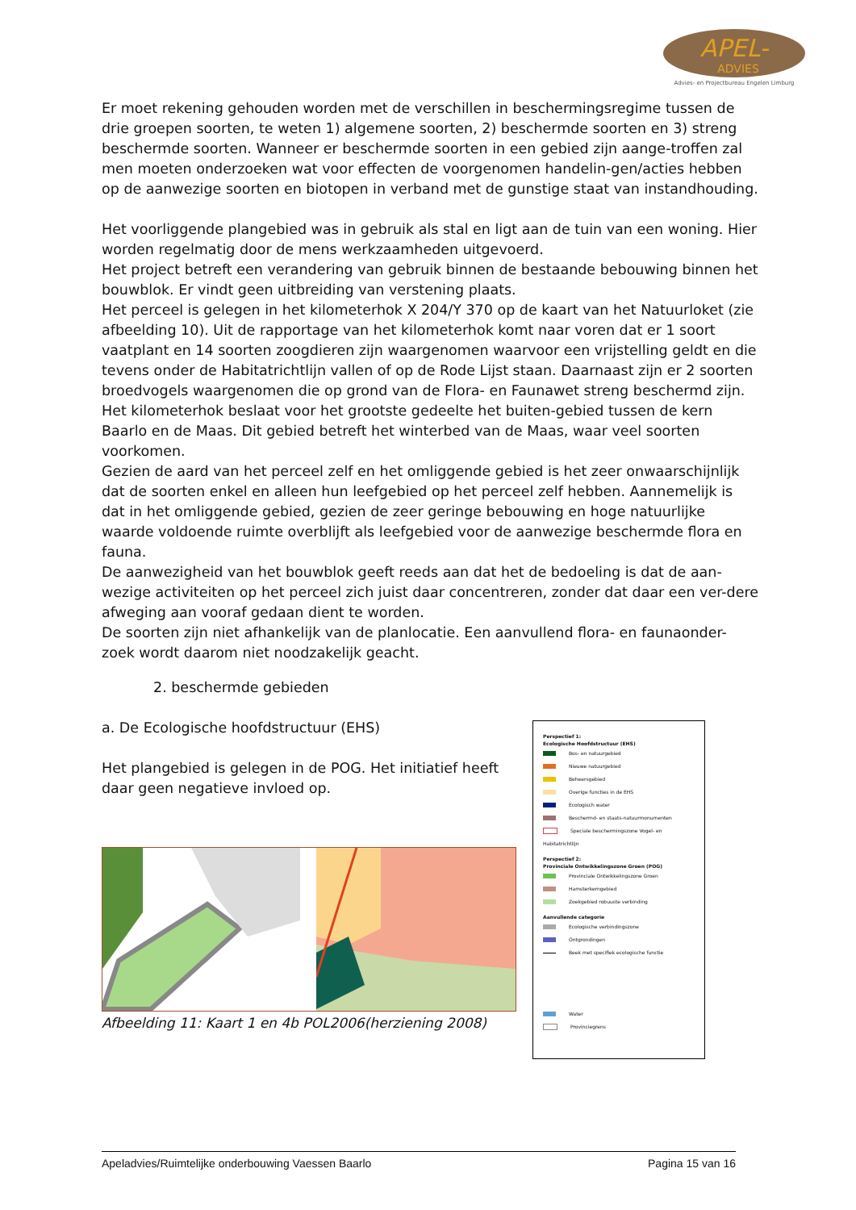APEL-
ADVIES
Advies- en Projectbureau Engelen Limburg
Er moet rekening gehouden worden met de verschillen in beschermingsregime tussen de drie groepen soorten, te weten 1) algemene soorten, 2) beschermde soorten en 3) streng beschermde soorten. Wanneer er beschermde soorten in een gebied zijn aange-troffen zal men moeten onderzoeken wat voor effecten de voorgenomen handelin-gen/acties hebben op de aanwezige soorten en biotopen in verband met de gunstige staat van instandhouding.
Het voorliggende plangebied was in gebruik als stal en ligt aan de tuin van een woning. Hier worden regelmatig door de mens werkzaamheden uitgevoerd.
Het project betreft een verandering van gebruik binnen de bestaande bebouwing binnen het bouwblok. Er vindt geen uitbreiding van verstening plaats.
Het perceel is gelegen in het kilometerhok X 204/Y 370 op de kaart van het Natuurloket (zie afbeelding 10). Uit de rapportage van het kilometerhok komt naar voren dat er 1 soort vaatplant en 14 soorten zoogdieren zijn waargenomen waarvoor een vrijstelling geldt en die tevens onder de Habitatrichtlijn vallen of op de Rode Lijst staan. Daarnaast zijn er 2 soorten broedvogels waargenomen die op grond van de Flora- en Faunawet streng beschermd zijn. Het kilometerhok beslaat voor het grootste gedeelte het buiten-gebied tussen de kern Baarlo en de Maas. Dit gebied betreft het winterbed van de Maas, waar veel soorten voorkomen.
Gezien de aard van het perceel zelf en het omliggende gebied is het zeer onwaarschijnlijk dat de soorten enkel en alleen hun leefgebied op het perceel zelf hebben. Aannemelijk is dat in het omliggende gebied, gezien de zeer geringe bebouwing en hoge natuurlijke waarde voldoende ruimte overblijft als leefgebied voor de aanwezige beschermde flora en fauna.
De aanwezigheid van het bouwblok geeft reeds aan dat het de bedoeling is dat de aan-wezige activiteiten op het perceel zich juist daar concentreren, zonder dat daar een ver-dere afweging aan vooraf gedaan dient te worden.
De soorten zijn niet afhankelijk van de planlocatie. Een aanvullend flora- en faunaonder-zoek wordt daarom niet noodzakelijk geacht.
2. beschermde gebieden
a. De Ecologische hoofdstructuur (EHS)
Het plangebied is gelegen in de POG. Het initiatief heeft daar geen negatieve invloed op.
Afbeelding 11: Kaart 1 en 4b POL2006(herziening 2008)
Perspectief 1:
Ecologische Hoofdstructuur (EHS)
Bos- en natuurgebied
Nieuwe natuurgebied
Beheersgebied
Overige functies in de EHS
Ecologisch water
Beschermd- en staats-natuurmonumenten
Speciale beschermingszone Vogel- en Habitatrichtlijn
Perspectief 2:
Provinciale Ontwikkelingszone Groen (POG)
Provinciale Ontwikkelingszone Groen
Hamsterkerngebied
Zoekgebied robuuste verbinding
Aanvullende categorie
Ecologische verbindingszone
Ontgrondingen
Beek met specifiek ecologische functie
Water
Provinciegrens
Apeladvies/Ruimtelijke onderbouwing Vaessen Baarlo Pagina 15 van 16